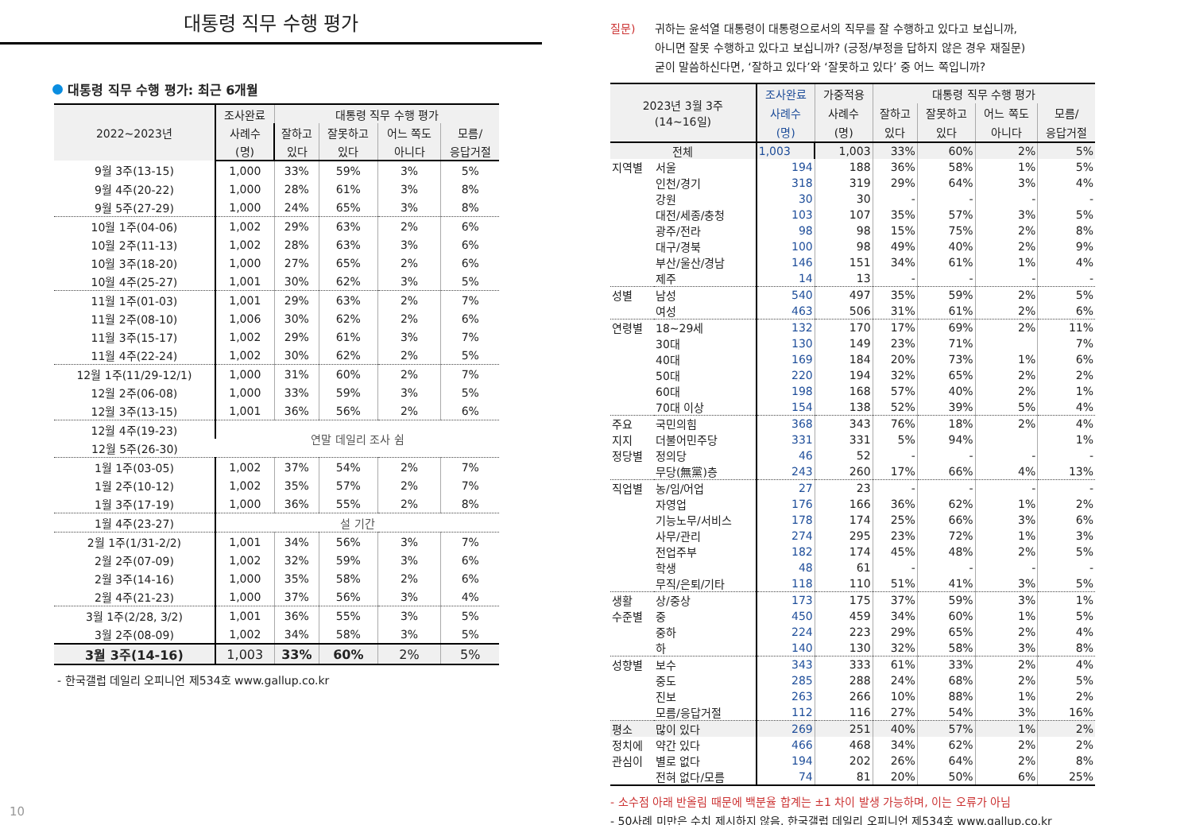대통령 직무 수행 평가
대통령 직무 수행 평가: 최근 6개월
| 2022~2023년 | 조사완료 | 대통령 직무 수행 평가 | | | |
| --- | --- | --- | --- | --- | --- |
| | 사례수 | 잘하고 | 잘못하고 | 어느 쪽도 | 모름/ |
| | (명) | 있다 | 있다 | 아니다 | 응답거절 |
| 9월 3주(13-15) | 1,000 | 33% | 59% | 3% | 5% |
| 9월 4주(20-22) | 1,000 | 28% | 61% | 3% | 8% |
| 9월 5주(27-29) | 1,000 | 24% | 65% | 3% | 8% |
| 10월 1주(04-06) | 1,002 | 29% | 63% | 2% | 6% |
| 10월 2주(11-13) | 1,002 | 28% | 63% | 3% | 6% |
| 10월 3주(18-20) | 1,000 | 27% | 65% | 2% | 6% |
| 10월 4주(25-27) | 1,001 | 30% | 62% | 3% | 5% |
| 11월 1주(01-03) | 1,001 | 29% | 63% | 2% | 7% |
| 11월 2주(08-10) | 1,006 | 30% | 62% | 2% | 6% |
| 11월 3주(15-17) | 1,002 | 29% | 61% | 3% | 7% |
| 11월 4주(22-24) | 1,002 | 30% | 62% | 2% | 5% |
| 12월 1주(11/29-12/1) | 1,000 | 31% | 60% | 2% | 7% |
| 12월 2주(06-08) | 1,000 | 33% | 59% | 3% | 5% |
| 12월 3주(13-15) | 1,001 | 36% | 56% | 2% | 6% |
| 12월 4주(19-23) | 연말 데일리 조사 쉼 | | | | |
| 12월 5주(26-30) | | | | | |
| 1월 1주(03-05) | 1,002 | 37% | 54% | 2% | 7% |
| 1월 2주(10-12) | 1,002 | 35% | 57% | 2% | 7% |
| 1월 3주(17-19) | 1,000 | 36% | 55% | 2% | 8% |
| 1월 4주(23-27) | 설 기간 | | | | |
| 2월 1주(1/31-2/2) | 1,001 | 34% | 56% | 3% | 7% |
| 2월 2주(07-09) | 1,002 | 32% | 59% | 3% | 6% |
| 2월 3주(14-16) | 1,000 | 35% | 58% | 2% | 6% |
| 2월 4주(21-23) | 1,000 | 37% | 56% | 3% | 4% |
| 3월 1주(2/28, 3/2) | 1,001 | 36% | 55% | 3% | 5% |
| 3월 2주(08-09) | 1,002 | 34% | 58% | 3% | 5% |
| 3월 3주(14-16) | 1,003 | 33% | 60% | 2% | 5% |
- 한국갤럽 데일리 오피니언 제534호 www.gallup.co.kr
질문) 귀하는 윤석열 대통령이 대통령으로서의 직무를 잘 수행하고 있다고 보십니까,
아니면 잘못 수행하고 있다고 보십니까? (긍정/부정을 답하지 않은 경우 재질문)
굳이 말씀하신다면, ‘잘하고 있다’와 ‘잘못하고 있다’ 중 어느 쪽입니까?
| 2023년 3월 3주 (14~16일) | | 조사완료 | 가중적용 | 대통령 직무 수행 평가 | | | |
| --- | --- | --- | --- | --- | --- | --- | --- |
| | | 사례수 | 사례수 | 잘하고 | 잘못하고 | 어느 쪽도 | 모름/ |
| | | (명) | (명) | 있다 | 있다 | 아니다 | 응답거절 |
| 전체 | | 1,003 | 1,003 | 33% | 60% | 2% | 5% |
| 지역별 | 서울 | 194 | 188 | 36% | 58% | 1% | 5% |
| | 인천/경기 | 318 | 319 | 29% | 64% | 3% | 4% |
| | 강원 | 30 | 30 | - | - | - | - |
| | 대전/세종/충청 | 103 | 107 | 35% | 57% | 3% | 5% |
| | 광주/전라 | 98 | 98 | 15% | 75% | 2% | 8% |
| | 대구/경북 | 100 | 98 | 49% | 40% | 2% | 9% |
| | 부산/울산/경남 | 146 | 151 | 34% | 61% | 1% | 4% |
| | 제주 | 14 | 13 | - | - | - | - |
| 성별 | 남성 | 540 | 497 | 35% | 59% | 2% | 5% |
| | 여성 | 463 | 506 | 31% | 61% | 2% | 6% |
| 연령별 | 18~29세 | 132 | 170 | 17% | 69% | 2% | 11% |
| | 30대 | 130 | 149 | 23% | 71% | | 7% |
| | 40대 | 169 | 184 | 20% | 73% | 1% | 6% |
| | 50대 | 220 | 194 | 32% | 65% | 2% | 2% |
| | 60대 | 198 | 168 | 57% | 40% | 2% | 1% |
| | 70대 이상 | 154 | 138 | 52% | 39% | 5% | 4% |
| 주요 | 국민의힘 | 368 | 343 | 76% | 18% | 2% | 4% |
| 지지 | 더불어민주당 | 331 | 331 | 5% | 94% | | 1% |
| 정당별 | 정의당 | 46 | 52 | - | - | - | - |
| | 무당(無黨)층 | 243 | 260 | 17% | 66% | 4% | 13% |
| 직업별 | 농/임/어업 | 27 | 23 | - | - | - | - |
| | 자영업 | 176 | 166 | 36% | 62% | 1% | 2% |
| | 기능노무/서비스 | 178 | 174 | 25% | 66% | 3% | 6% |
| | 사무/관리 | 274 | 295 | 23% | 72% | 1% | 3% |
| | 전업주부 | 182 | 174 | 45% | 48% | 2% | 5% |
| | 학생 | 48 | 61 | - | - | - | - |
| | 무직/은퇴/기타 | 118 | 110 | 51% | 41% | 3% | 5% |
| 생활 | 상/중상 | 173 | 175 | 37% | 59% | 3% | 1% |
| 수준별 | 중 | 450 | 459 | 34% | 60% | 1% | 5% |
| | 중하 | 224 | 223 | 29% | 65% | 2% | 4% |
| | 하 | 140 | 130 | 32% | 58% | 3% | 8% |
| 성향별 | 보수 | 343 | 333 | 61% | 33% | 2% | 4% |
| | 중도 | 285 | 288 | 24% | 68% | 2% | 5% |
| | 진보 | 263 | 266 | 10% | 88% | 1% | 2% |
| | 모름/응답거절 | 112 | 116 | 27% | 54% | 3% | 16% |
| 평소 | 많이 있다 | 269 | 251 | 40% | 57% | 1% | 2% |
| 정치에 | 약간 있다 | 466 | 468 | 34% | 62% | 2% | 2% |
| 관심이 | 별로 없다 | 194 | 202 | 26% | 64% | 2% | 8% |
| | 전혀 없다/모름 | 74 | 81 | 20% | 50% | 6% | 25% |
- 소수점 아래 반올림 때문에 백분율 합계는 ±1 차이 발생 가능하며, 이는 오류가 아님
- 50사례 미만은 수치 제시하지 않음. 한국갤럽 데일리 오피니언 제534호 www.gallup.co.kr
10